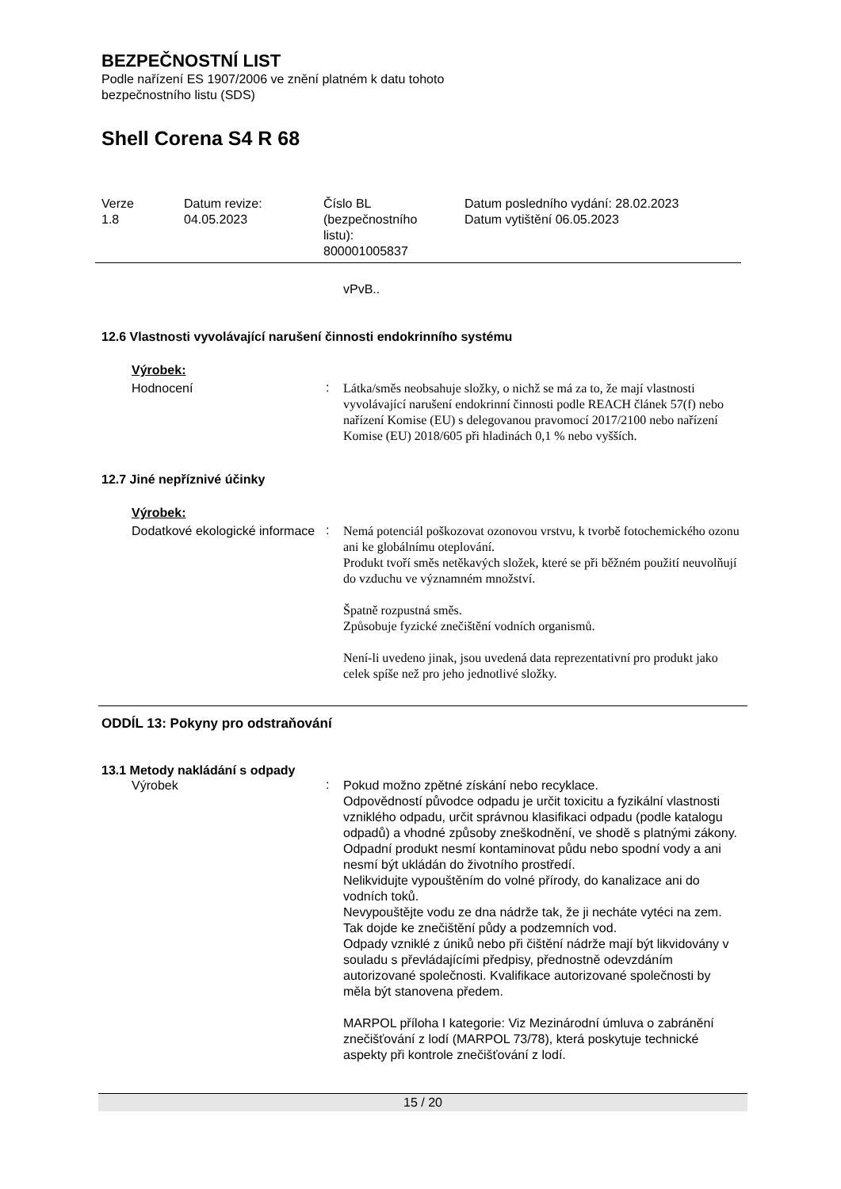BEZPEČNOSTNÍ LIST
Podle nařízení ES 1907/2006 ve znění platném k datu tohoto
bezpečnostního listu (SDS)
Shell Corena S4 R 68
| Verze 1.8 | Datum revize: 04.05.2023 | Číslo BL (bezpečnostního listu): 800001005837 | Datum posledního vydání: 28.02.2023 Datum vytištění 06.05.2023 |
vPvB..
12.6 Vlastnosti vyvolávající narušení činnosti endokrinního systému
Výrobek:
Hodnocení
:
Látka/směs neobsahuje složky, o nichž se má za to, že mají vlastnosti vyvolávající narušení endokrinní činnosti podle REACH článek 57(f) nebo nařízení Komise (EU) s delegovanou pravomocí 2017/2100 nebo nařízení Komise (EU) 2018/605 při hladinách 0,1 % nebo vyšších.
12.7 Jiné nepříznivé účinky
Výrobek:
Dodatkové ekologické informace
:
Nemá potenciál poškozovat ozonovou vrstvu, k tvorbě fotochemického ozonu ani ke globálnímu oteplování.
Produkt tvoří směs netěkavých složek, které se při běžném použití neuvolňují do vzduchu ve významném množství.
Špatně rozpustná směs.
Způsobuje fyzické znečištění vodních organismů.
Není-li uvedeno jinak, jsou uvedená data reprezentativní pro produkt jako celek spíše než pro jeho jednotlivé složky.
ODDÍL 13: Pokyny pro odstraňování
13.1 Metody nakládání s odpady
Výrobek
:
Pokud možno zpětné získání nebo recyklace.
Odpovědností původce odpadu je určit toxicitu a fyzikální vlastnosti vzniklého odpadu, určit správnou klasifikaci odpadu (podle katalogu odpadů) a vhodné způsoby zneškodnění, ve shodě s platnými zákony.
Odpadní produkt nesmí kontaminovat půdu nebo spodní vody a ani nesmí být ukládán do životního prostředí.
Nelikvidujte vypouštěním do volné přírody, do kanalizace ani do vodních toků.
Nevypouštějte vodu ze dna nádrže tak, že ji necháte vytéci na zem. Tak dojde ke znečištění půdy a podzemních vod.
Odpady vzniklé z úniků nebo při čištění nádrže mají být likvidovány v souladu s převládajícími předpisy, přednostně odevzdáním autorizované společnosti. Kvalifikace autorizované společnosti by měla být stanovena předem.
MARPOL příloha I kategorie: Viz Mezinárodní úmluva o zabránění znečišťování z lodí (MARPOL 73/78), která poskytuje technické aspekty při kontrole znečišťování z lodí.
15 / 20